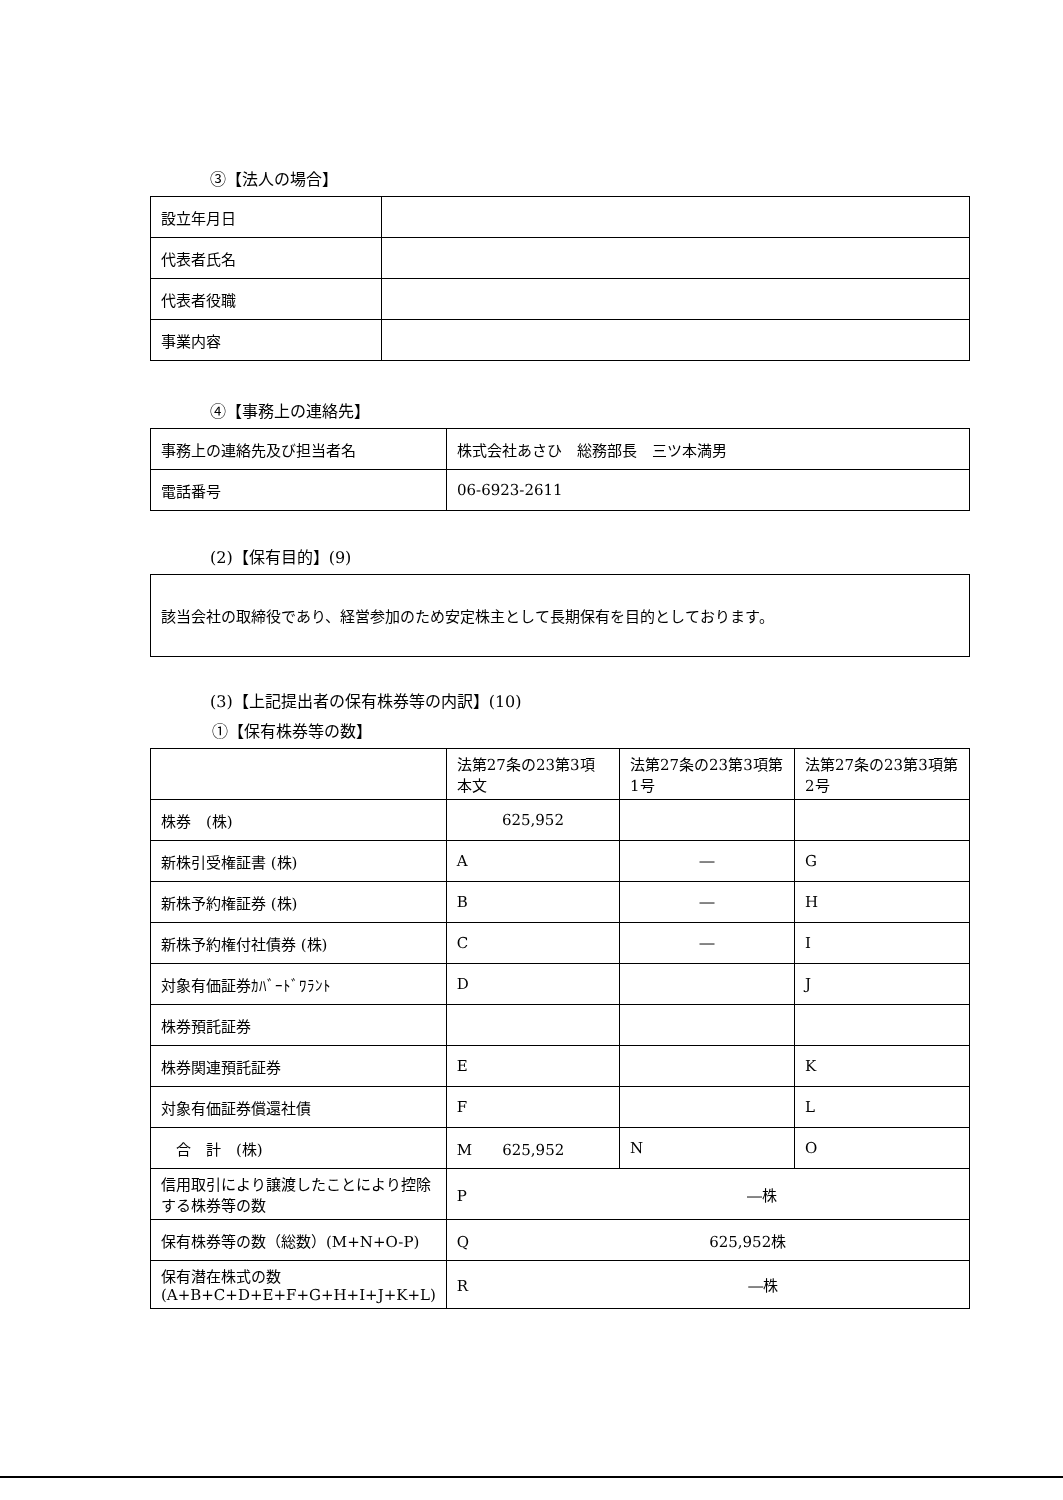③【法人の場合】
| 設立年月日 | |
| 代表者氏名 | |
| 代表者役職 | |
| 事業内容 | |
④【事務上の連絡先】
| 事務上の連絡先及び担当者名 | 株式会社あさひ 総務部長 三ツ本満男 |
| 電話番号 | 06-6923-2611 |
(2)【保有目的】(9)
該当会社の取締役であり、経営参加のため安定株主として長期保有を目的としております。
(3)【上記提出者の保有株券等の内訳】(10)
①【保有株券等の数】
| | 法第27条の23第3項本文 | 法第27条の23第3項第1号 | 法第27条の23第3項第2号 |
| 株券 (株) | 625,952 | | |
| 新株引受権証書 (株) | A | ― | G |
| 新株予約権証券 (株) | B | ― | H |
| 新株予約権付社債券 (株) | C | ― | I |
| 対象有価証券ｶﾊﾞｰﾄﾞﾜﾗﾝﾄ | D | | J |
| 株券預託証券 | | | |
| 株券関連預託証券 | E | | K |
| 対象有価証券償還社債 | F | | L |
| 合 計 (株) | M 625,952 | N | O |
| 信用取引により譲渡したことにより控除する株券等の数 | P ―株 | | |
| 保有株券等の数（総数）(M+N+O-P) | Q 625,952株 | | |
| 保有潜在株式の数 (A+B+C+D+E+F+G+H+I+J+K+L) | R ―株 | | |